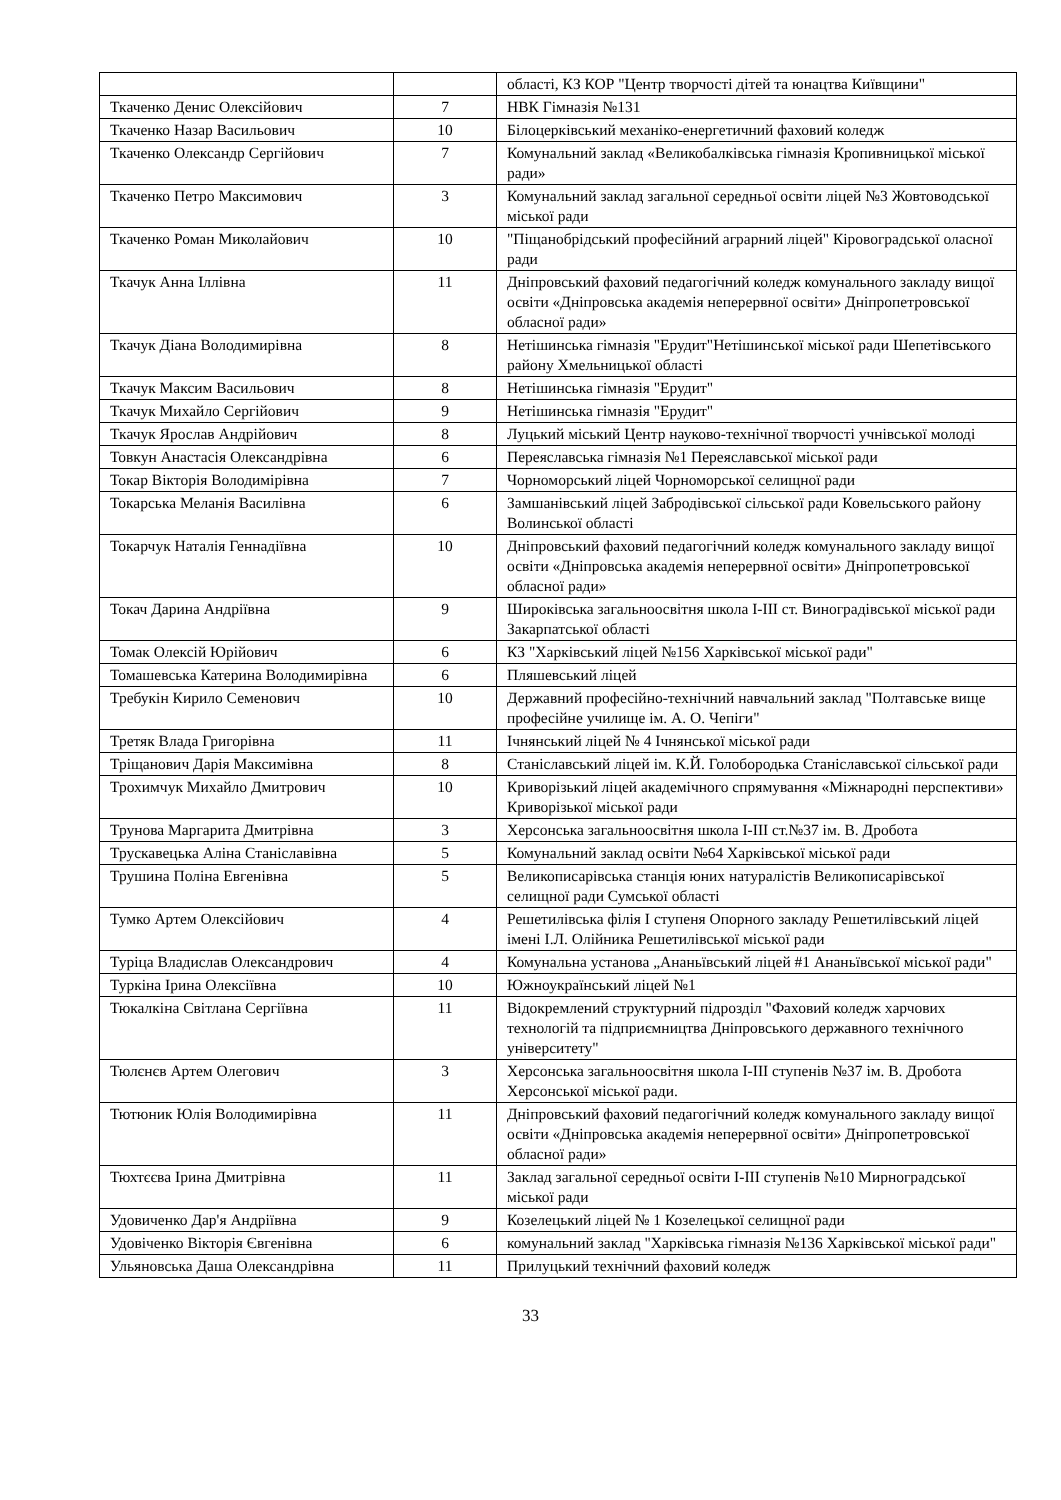| | | області, КЗ КОР "Центр творчості дітей та юнацтва Київщини" |
| Ткаченко Денис Олексійович | 7 | НВК Гімназія №131 |
| Ткаченко Назар Васильович | 10 | Білоцерківський механіко-енергетичний фаховий коледж |
| Ткаченко Олександр Сергійович | 7 | Комунальний заклад «Великобалківська гімназія Кропивницької міської ради» |
| Ткаченко Петро Максимович | 3 | Комунальний заклад загальної середньої освіти ліцей №3 Жовтоводської міської ради |
| Ткаченко Роман Миколайович | 10 | "Піщанобрідський професійний аграрний ліцей" Кіровоградської оласної ради |
| Ткачук Анна Іллівна | 11 | Дніпровський фаховий педагогічний коледж комунального закладу вищої освіти «Дніпровська академія неперервної освіти» Дніпропетровської обласної ради» |
| Ткачук Діана Володимирівна | 8 | Нетішинська гімназія "Ерудит"Нетішинської міської ради Шепетівського району Хмельницької області |
| Ткачук Максим Васильович | 8 | Нетішинська гімназія "Ерудит" |
| Ткачук Михайло Сергійович | 9 | Нетішинська гімназія "Ерудит" |
| Ткачук Ярослав Андрійович | 8 | Луцький міський Центр науково-технічної творчості учнівської молоді |
| Товкун Анастасія Олександрівна | 6 | Переяславська гімназія №1 Переяславської міської ради |
| Токар Вікторія Володимірівна | 7 | Чорноморський ліцей Чорноморської селищної ради |
| Токарська Меланія Василівна | 6 | Замшанівський ліцей Забродівської сільської ради Ковельського району Волинської області |
| Токарчук Наталія Геннадіївна | 10 | Дніпровський фаховий педагогічний коледж комунального закладу вищої освіти «Дніпровська академія неперервної освіти» Дніпропетровської обласної ради» |
| Токач Дарина Андріївна | 9 | Широківська загальноосвітня школа І-ІІІ ст. Виноградівської міської ради Закарпатської області |
| Томак Олексій Юрійович | 6 | КЗ "Харківський ліцей №156 Харківської міської ради" |
| Томашевська Катерина Володимирівна | 6 | Пляшевський ліцей |
| Требукін Кирило Семенович | 10 | Державний професійно-технічний навчальний заклад "Полтавське вище професійне училище ім. А. О. Чепіги" |
| Третяк Влада Григорівна | 11 | Ічнянський ліцей № 4 Ічнянської міської ради |
| Тріщанович Дарія Максимівна | 8 | Станіславський ліцей ім. К.Й. Голобородька Станіславської сільської ради |
| Трохимчук Михайло Дмитрович | 10 | Криворізький ліцей академічного спрямування «Міжнародні перспективи» Криворізької міської ради |
| Трунова Маргарита Дмитрівна | 3 | Херсонська загальноосвітня школа І-ІІІ ст.№37 ім. В. Дробота |
| Трускавецька Аліна Станіславівна | 5 | Комунальний заклад освіти №64 Харківської міської ради |
| Трушина Поліна Евгенівна | 5 | Великописарівська станція юних натуралістів Великописарівської селищної ради Сумської області |
| Тумко Артем Олексійович | 4 | Решетилівська філія І ступеня Опорного закладу Решетилівський ліцей імені І.Л. Олійника Решетилівської міської ради |
| Туріца Владислав Олександрович | 4 | Комунальна установа „Ананьївський ліцей #1 Ананьївської міської ради" |
| Туркіна Ірина Олексіївна | 10 | Южноукраїнський ліцей №1 |
| Тюкалкіна Світлана Сергіївна | 11 | Відокремлений структурний підрозділ "Фаховий коледж харчових технологій та підприємництва Дніпровського державного технічного університету" |
| Тюлєнєв Артем Олегович | 3 | Херсонська загальноосвітня школа І-ІІІ ступенів №37 ім. В. Дробота Херсонської міської ради. |
| Тютюник Юлія Володимирівна | 11 | Дніпровський фаховий педагогічний коледж комунального закладу вищої освіти «Дніпровська академія неперервної освіти» Дніпропетровської обласної ради» |
| Тюхтєєва Ірина Дмитрівна | 11 | Заклад загальної середньої освіти І-ІІІ ступенів №10 Мирноградської міської ради |
| Удовиченко Дар'я Андріївна | 9 | Козелецький ліцей № 1 Козелецької селищної ради |
| Удовіченко Вікторія Євгенівна | 6 | комунальний заклад "Харківська гімназія №136 Харківської міської ради" |
| Ульяновська Даша Олександрівна | 11 | Прилуцький технічний фаховий коледж |
33